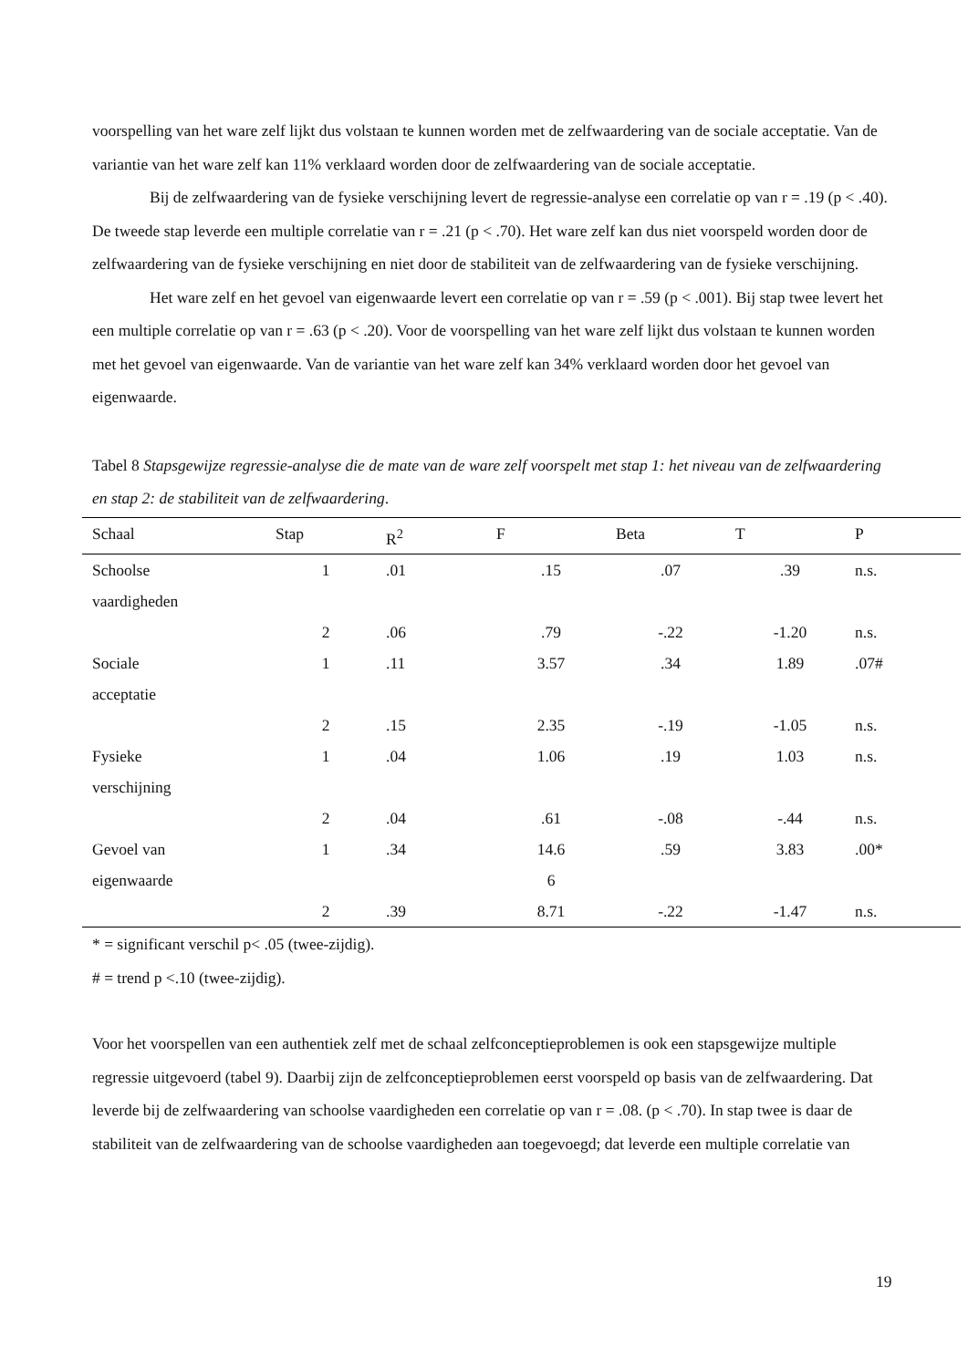voorspelling van het ware zelf lijkt dus volstaan te kunnen worden met de zelfwaardering van de sociale acceptatie. Van de variantie van het ware zelf kan 11% verklaard worden door de zelfwaardering van de sociale acceptatie.
Bij de zelfwaardering van de fysieke verschijning levert de regressie-analyse een correlatie op van r = .19 (p < .40). De tweede stap leverde een multiple correlatie van r = .21 (p < .70). Het ware zelf kan dus niet voorspeld worden door de zelfwaardering van de fysieke verschijning en niet door de stabiliteit van de zelfwaardering van de fysieke verschijning.
Het ware zelf en het gevoel van eigenwaarde levert een correlatie op van r = .59 (p < .001). Bij stap twee levert het een multiple correlatie op van r = .63 (p < .20). Voor de voorspelling van het ware zelf lijkt dus volstaan te kunnen worden met het gevoel van eigenwaarde. Van de variantie van het ware zelf kan 34% verklaard worden door het gevoel van eigenwaarde.
Tabel 8 Stapsgewijze regressie-analyse die de mate van de ware zelf voorspelt met stap 1: het niveau van de zelfwaardering en stap 2: de stabiliteit van de zelfwaardering.
| Schaal | Stap | R<sup>2</sup> | F | Beta | T | P |
| --- | --- | --- | --- | --- | --- | --- |
| Schoolse vaardigheden | 1 | .01 | .15 | .07 | .39 | n.s. |
| | 2 | .06 | .79 | -.22 | -1.20 | n.s. |
| Sociale acceptatie | 1 | .11 | 3.57 | .34 | 1.89 | .07# |
| | 2 | .15 | 2.35 | -.19 | -1.05 | n.s. |
| Fysieke verschijning | 1 | .04 | 1.06 | .19 | 1.03 | n.s. |
| | 2 | .04 | .61 | -.08 | -.44 | n.s. |
| Gevoel van eigenwaarde | 1 | .34 | 14.6 6 | .59 | 3.83 | .00* |
| | 2 | .39 | 8.71 | -.22 | -1.47 | n.s. |
* = significant verschil p< .05 (twee-zijdig).
# = trend p <.10 (twee-zijdig).
Voor het voorspellen van een authentiek zelf met de schaal zelfconceptieproblemen is ook een stapsgewijze multiple regressie uitgevoerd (tabel 9). Daarbij zijn de zelfconceptieproblemen eerst voorspeld op basis van de zelfwaardering. Dat leverde bij de zelfwaardering van schoolse vaardigheden een correlatie op van r = .08. (p < .70). In stap twee is daar de stabiliteit van de zelfwaardering van de schoolse vaardigheden aan toegevoegd; dat leverde een multiple correlatie van
19